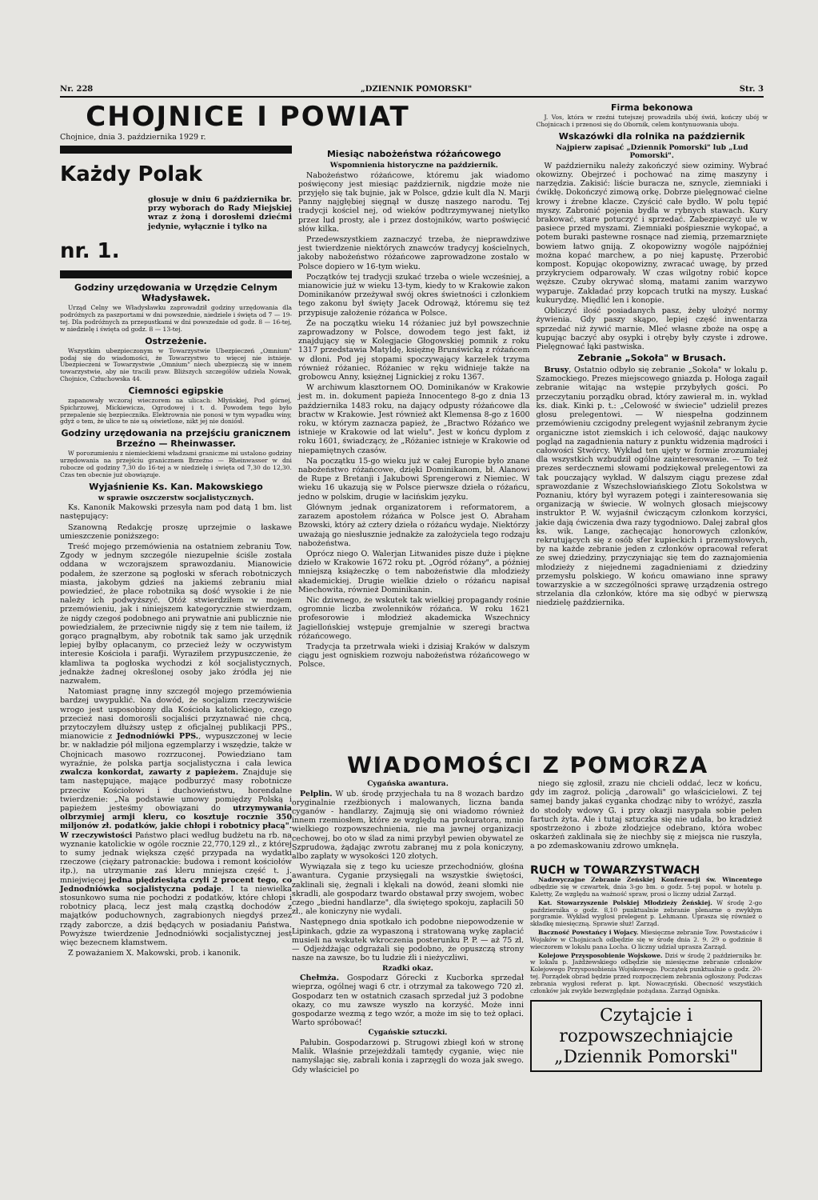Nr. 228 „DZIENNIK POMORSKI" Str. 3
CHOJNICE I POWIAT
Chojnice, dnia 3. października 1929 r.
Każdy Polak
głosuje w dniu 6 października br. przy wyborach do Rady Miejskiej wraz z żoną i dorosłemi dziećmi jedynie, wyłącznie i tylko na
nr. 1.
Godziny urzędowania w Urzędzie Celnym Władysławek.
Urząd Celny we Władysławku zaprowadził godziny urzędowania dla podróżnych za paszportami w dni powszednie, niedziele i święta od 7 — 19-tej. Dla podróżnych za przepustkami w dni powszednie od godz. 8 — 16-tej, w niedzielę i święta od godz. 8 — 13-tej.
Ostrzeżenie.
Wszystkim ubezpieczonym w Towarzystwie Ubezpieczeń „Omnium" podaj się do wiadomości, że Towarzystwo to więcej nie istnieje. Ubezpieczeni w Towarzystwie „Omnium" niech ubezpieczą się w innem towarzystwie, aby nie tracili praw. Bliższych szczegółów udziela Nowak, Chojnice, Człuchowska 44.
Ciemności egipskie
zapanowały wczoraj wieczorem na ulicach: Młyńskiej, Pod górnej, Spichrzowej, Mickiewicza, Ogrodowej i t. d. Powodem tego było przepalenie się bezpiecznika. Elektrownia nie ponosi w tym wypadku winy, gdyż o tem, że ulice te nie są oświetlone, nikt jej nie doniósł.
Godziny urzędowania na przejściu granicznem Brzeźno — Rheinwasser.
W porozumieniu z niemieckiemi władzami graniczne mi ustalono godziny urzędowania na przejściu granicznem Brzeźno — Rheinwasser w dni robocze od godziny 7,30 do 16-tej a w niedzielę i święta od 7,30 do 12,30. Czas ten obecnie już obowiązuje.
Wyjaśnienie Ks. Kan. Makowskiego
w sprawie oszczerstw socjalistycznych.
Ks. Kanonik Makowski przesyła nam pod datą 1 bm. list następujący:
Szanowną Redakcję proszę uprzejmie o łaskawe umieszczenie poniższego:
Treść mojego przemówienia na ostatniem zebraniu Tow. Zgody w jednym szczególe niezupełnie ściśle została oddana w wczorajszem sprawozdaniu. Mianowicie podałem, że szerzone są pogłoski w sferach robotniczych miasta, jakobym gdzieś na jakiemś zebraniu miał powiedzieć, że płace robotnika są dość wysokie i że nie należy ich podwyższyć. Otóż stwierdziłem w mojem przemówieniu, jak i niniejszem kategorycznie stwierdzam, że nigdy czegoś podobnego ani prywatnie ani publicznie nie powiedziałem, że przeciwnie nigdy się z tem nie taiłem, iż gorąco pragnąłbym, aby robotnik tak samo jak urzędnik lepiej byłby opłacanym, co przecież leży w oczywistym interesie Kościoła i parafji. Wyraziłem przypuszczenie, że kłamliwa ta pogłoska wychodzi z kół socjalistycznych, jednakże żadnej określonej osoby jako źródła jej nie nazwałem.
Natomiast pragnę inny szczegół mojego przemówienia bardzej uwypuklić. Na dowód, że socjalizm rzeczywiście wrogo jest usposobiony dla Kościoła katolickiego, czego przecież nasi domorośli socjaliści przyznawać nie chcą, przytoczyłem dłuższy ustęp z oficjalnej publikacji PPS., mianowicie z Jednodniówki PPS., wypuszczonej w lecie br. w nakładzie pół miljona egzemplarzy i wszędzie, także w Chojnicach masowo rozrzuconej. Powiedziano tam wyraźnie, że polska partja socjalistyczna i cała lewica zwalcza konkordat, zawarty z papieżem. Znajduje się tam następujące, mające podburzyć masy robotnicze przeciw Kościołowi i duchowieństwu, horendalne twierdzenie: „Na podstawie umowy pomiędzy Polską i papieżem jesteśmy obowiązani do utrzymywania olbrzymiej armji kleru, co kosztuje rocznie 350 miljonów zł. podatków, jakie chłopi i robotnicy płacą". W rzeczywistości Państwo płaci według budżetu na rb. na wyznanie katolickie w ogóle rocznie 22,770,129 zł., z której to sumy jednak większa część przypada na wydatki rzeczowe (ciężary patronackie: budowa i remont kościołów itp.), na utrzymanie zaś kleru mniejsza część t. j. mniejwięcej jedna piędziesiąta czyli 2 procent tego, co Jednodniówka socjalistyczna podaje. I ta niewielka stosunkowo suma nie pochodzi z podatków, które chłopi i robotnicy płacą, lecz jest małą cząstką dochodów z majątków poduchownych, zagrabionych niegdyś przez rządy zaborcze, a dziś będących w posiadaniu Państwa. Powyższe twierdzenie Jednodniówki socjalistycznej jest więc bezecnem kłamstwem.
Z poważaniem X. Makowski, prob. i kanonik.
Miesiąc nabożeństwa różańcowego
Wspomnienia historyczne na październik.
Nabożeństwo różańcowe, któremu jak wiadomo poświęcony jest miesiąc październik, nigdzie może nie przyjęło się tak bujnie, jak w Polsce, gdzie kult dla N. Marji Panny najgłębiej sięgnął w duszę naszego narodu. Tej tradycji kościel nej, od wieków podtrzymywanej nietylko przez lud prosty, ale i przez dostojników, warto poświęcić słów kilka.
Przedewszystkiem zaznaczyć trzeba, że nieprawdziwe jest twierdzenie niektórych znawców tradycyj kościelnych, jakoby nabożeństwo różańcowe zaprowadzone zostało w Polsce dopiero w 16-tym wieku.
Początków tej tradycji szukać trzeba o wiele wcześniej, a mianowicie już w wieku 13-tym, kiedy to w Krakowie zakon Dominikanów przeżywał swój okres świetności i członkiem tego zakonu był święty Jacek Odrowąż, któremu się też przypisuje założenie różańca w Polsce.
Że na początku wieku 14 różaniec już był powszechnie zaprowadzony w Polsce, dowodem tego jest fakt, iż znajdujący się w Kolegjacie Głogowskiej pomnik z roku 1317 przedstawia Matyldę, księżnę Brunświcką z różańcem w dłoni. Pod jej stopami spoczywający karzełek trzyma również różaniec. Różaniec w ręku widnieje także na grobowcu Anny, księżnej Lignickiej z roku 1367.
W archiwum klasztornem OO. Dominikanów w Krakowie jest m. in. dokument papieża Innocentego 8-go z dnia 13 października 1483 roku, na dający odpusty różańcowe dla bractw w Krakowie. Jest również akt Klemensa 8-go z 1600 roku, w którym zaznacza papież, że „Bractwo Różańco we istnieje w Krakowie od lat wielu". Jest w końcu dyplom z roku 1601, świadczący, że „Różaniec istnieje w Krakowie od niepamiętnych czasów.
Na początku 15-go wieku już w całej Europie było znane nabożeństwo różańcowe, dzięki Dominikanom, bł. Alanowi de Rupe z Bretanji i Jakubowi Sprengerowi z Niemiec. W wieku 16 ukazują się w Polsce pierwsze dzieła o różańcu, jedno w polskim, drugie w łacińskim języku.
Głównym jednak organizatorem i reformatorem, a zarazem apostołem różańca w Polsce jest O. Abraham Bzowski, który aż cztery dzieła o różańcu wydaje. Niektórzy uważają go niesłusznie jednakże za założyciela tego rodzaju nabożeństwa.
Oprócz niego O. Walerjan Litwanides pisze duże i piękne dzieło w Krakowie 1672 roku pt. „Ogród różany", a później mniejszą książeczkę o tem nabożeństwie dla młodzieży akademickiej. Drugie wielkie dzieło o różańcu napisał Miechowita, również Dominikanin.
Nic dziwnego, że wskutek tak wielkiej propagandy rośnie ogromnie liczba zwolenników różańca. W roku 1621 profesorowie i młodzież akademicka Wszechnicy Jagiellońskiej wstępuje gremjalnie w szeregi bractwa różańcowego.
Tradycja ta przetrwała wieki i dzisiaj Kraków w dalszym ciągu jest ogniskiem rozwoju nabożeństwa różańcowego w Polsce.
Firma bekonowa
J. Vos, która w rzeźni tutejszej prowadziła ubój świń, kończy ubój w Chojnicach i przenosi się do Obornik, celem kontynuowania uboju.
Wskazówki dla rolnika na październik
Najpierw zapisać „Dziennik Pomorski" lub „Lud Pomorski".
W październiku należy zakończyć siew oziminy. Wybrać okowizny. Obejrzeć i pochować na zimę maszyny i narzędzia. Zakisić: liście buracza ne, sznycle, ziemniaki i ćwikłę. Dokończyć zimową orkę. Dobrze pielęgnować cielne krowy i źrebne klacze. Czyścić całe bydło. W polu tępić myszy. Zabronić pojenia bydła w rybnych stawach. Kury brakować, stare potuczyć i sprzedać. Zabezpieczyć ule w pasiece przed myszami. Ziemniaki pośpiesznie wykopać, a potem buraki pastewne rosnące nad ziemią, przemarznięte bowiem łatwo gniją. Z okopowizny wogóle najpóźniej można kopać marchew, a po niej kapustę. Przerobić kompost. Kopując okopowizny, zwracać uwagę, by przed przykryciem odparowały. W czas wilgotny robić kopce węższe. Czuby okrywać słomą, matami zanim warzywo wyparuje. Zakładać przy kopcach trutki na myszy. Łuskać kukurydzę. Międlić len i konopie.
Obliczyć ilość posiadanych pasz, żeby ułożyć normy żywienia. Gdy paszy skąpo, lepiej część inwentarza sprzedać niż żywić marnie. Mleć własne zboże na ospę a kupując baczyć aby osypki i otręby były czyste i zdrowe. Pielęgnować łąki pastwiska.
Zebranie „Sokoła" w Brusach.
Brusy, Ostatnio odbyło się zebranie „Sokoła" w lokalu p. Szamockiego. Prezes miejscowego gniazda p. Hołoga zagaił zebranie witając na wstępie przybyłych gości. Po przeczytaniu porządku obrad, który zawierał m. in. wykład ks. diak. Kinki p. t.: „Celowość w świecie" udzielił prezes głosu prelegentowi. — W niespełna godzinnem przemówieniu czcigodny prelegent wyjaśnił zebranym życie organiczne istot ziemskich i ich celowość, dając naukowy pogląd na zagadnienia natury z punktu widzenia mądrości i całowości Stwórcy. Wykład ten ujęty w formie zrozumiałej dla wszystkich wzbudził ogólne zainteresowanie. — To też prezes serdecznemi słowami podziękował prelegentowi za tak pouczający wykład. W dalszym ciągu prezese zdał sprawozdanie z Wszechsłowiańskiego Zlotu Sokolstwa w Poznaniu, który był wyrazem potęgi i zainteresowania się organizacją w świecie. W wolnych głosach miejscowy instruktor P. W. wyjaśnił ćwiczącym członkom korzyści, jakie dają ćwiczenia dwa razy tygodniowo. Dalej zabrał głos ks. wik. Lange, zachęcając honorowych członków, rekrutujących się z osób sfer kupieckich i przemysłowych, by na każde zebranie jeden z członków opracował referat ze swej dziedziny, przyczyniając się tem do zaznajomienia młodzieży z niejednemi zagadnieniami z dziedziny przemysłu polskiego. W końcu omawiano inne sprawy towarzyskie a w szczególności sprawę urządzenia ostrego strzelania dla członków, które ma się odbyć w pierwszą niedzielę października.
WIADOMOŚCI Z POMORZA
Cygańska awantura.
Pelplin. W ub. środę przyjechała tu na 8 wozach bardzo oryginalnie rzeźbionych i malowanych, liczna banda cyganów - handlarzy. Zajmują się oni wiadomo również innem rzemiosłem, które ze względu na prokuratora, mnio wielkiego rozpowszechnienia, nie ma jawnej organizacji cechowej, bo oto w ślad za nimi przybył pewien obywatel ze Szprudowa, żądając zwrotu zabranej mu z pola koniczyny, albo zapłaty w wysokości 120 złotych.
Wywiązała się z tego ku uciesze przechodniów, głośna awantura. Cyganie przysięgali na wszystkie świętości, zaklinali się, żegnali i klękali na dowód, żeani słomki nie skradli, ale gospodarz twardo obstawał przy swojem, wobec czego „biedni handlarze", dla świętego spokoju, zapłacili 50 zł., ale koniczyny nie wydali.
Następnego dnia spotkało ich podobne niepowodzenie w Lipinkach, gdzie za wypaszoną i stratowaną wykę zapłacić musieli na wskutek wkroczenia posterunku P. P. — aż 75 zł. — Odjeżdżając odgrażali się podobno, że opuszczą strony nasze na zawsze, bo tu ludzie źli i nieżyczliwi.
Rzadki okaz.
Chełmża. Gospodarz Górecki z Kucborka sprzedał wieprza, ogólnej wagi 6 ctr. i otrzymał za takowego 720 zł. Gospodarz ten w ostatnich czasach sprzedał już 3 podobne okazy, co mu zawsze wyszło na korzyść. Może inni gospodarze wezmą z tego wzór, a może im się to też opłaci. Warto spróbować!
Cygańskie sztuczki.
Pałubin. Gospodarzowi p. Strugowi zbiegł koń w stronę Malik. Właśnie przejeżdżali tamtędy cyganie, więc nie namyślając się, zabrali konia i zaprzęgli do woza jak swego. Gdy właściciel po
niego się zgłosił, zrazu nie chcieli oddać, lecz w końcu, gdy im zagroż. policją „darowali" go właścicielowi. Z tej samej bandy jakaś cyganka chodząc niby to wróżyć, zaszła do stodoły wdowy G. i przy okazji nasypała sobie pełen fartuch żyta. Ale i tutaj sztuczka się nie udała, bo kradzież spostrzeżono i zboże złodziejce odebrano, która wobec oskarżeń zaklinała się że niechby się z miejsca nie ruszyła, a po zdemaskowaniu zdrowo umknęła.
RUCH w TOWARZYSTWACH
Nadzwyczajne Zebranie Żeńskiej Konferencji św. Wincentego odbędzie się w czwartek, dnia 3-go bm. o godz. 5-tej popoł. w hotelu p. Kaletty, Ze względu na ważność spraw, prosi o liczny udział Zarząd.
Kat. Stowarzyszenie Polskiej Młodzieży Żeńskiej. W środę 2-go października o godz. 8,10 punktualnie zebranie plenarne o zwykłym porgramie. Wykład wygłosi prelegent p. Lehmann. Uprasza się również o składkę miesięczną. Sprawie służ! Zarząd.
Baczność Powstańcy i Wojacy. Miesięczne zebranie Tow. Powstańców i Wojaków w Chojnicach odbędzie się w środę dnia 2. 9. 29 o godzinie 8 wieczorem w lokalu pana Locha. O liczny udział uprasza Zarząd.
Kolejowe Przysposobienie Wojskowe. Dziś w środę 2 października br. w lokalu p. Jażdżewskiego odbędzie się miesięczne zebranie członków Kolejowego Przysposobienia Wojskowego. Początek punktualnie o godz. 20-tej. Porządek obrad będzie przed rozpoczęciem zebrania ogłoszony. Podczas zebrania wygłosi referat p. kpt. Nowaczyński. Obecność wszystkich członków jak zwykle bezwzględnie pożądana. Zarząd Ogniska.
Czytajcie i rozpowszechniajcie „Dziennik Pomorski"